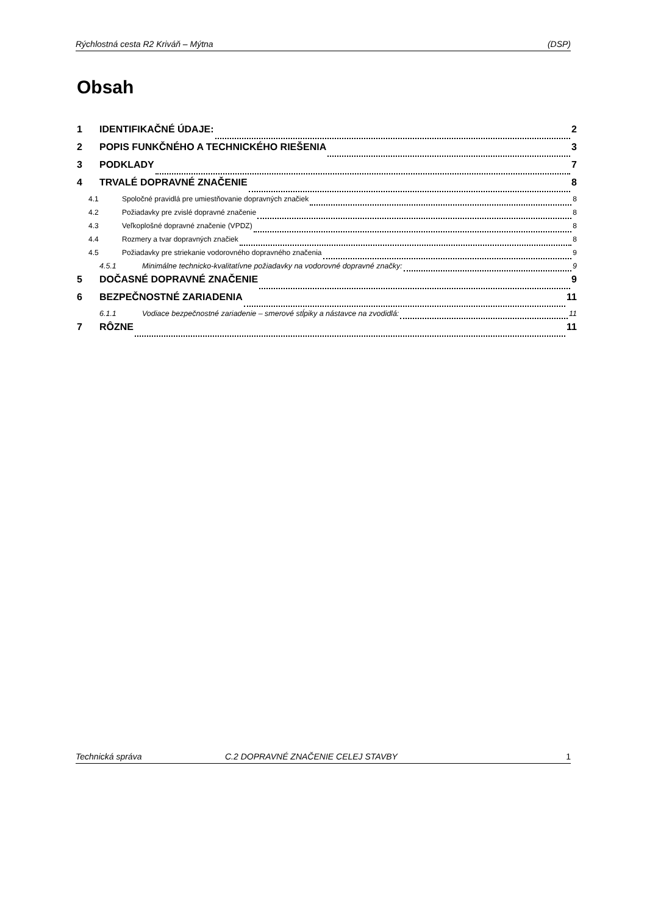Rýchlostná cesta R2 Kriváň – Mýtna (DSP)
Obsah
1 IDENTIFIKAČNÉ ÚDAJE: 2
2 POPIS FUNKČNÉHO A TECHNICKÉHO RIEŠENIA 3
3 PODKLADY 7
4 TRVALÉ DOPRAVNÉ ZNAČENIE 8
4.1 Spoločné pravidlá pre umiestňovanie dopravných značiek 8
4.2 Požiadavky pre zvislé dopravné značenie 8
4.3 Veľkoplošné dopravné značenie (VPDZ) 8
4.4 Rozmery a tvar dopravných značiek 8
4.5 Požiadavky pre striekanie vodorovného dopravného značenia 9
4.5.1 Minimálne technicko-kvalitatívne požiadavky na vodorovné dopravné značky: 9
5 DOČASNÉ DOPRAVNÉ ZNAČENIE 9
6 BEZPEČNOSTNÉ ZARIADENIA 11
6.1.1 Vodiace bezpečnostné zariadenie – smerové stĺpiky a nástavce na zvodidlá: 11
7 RÔZNE 11
Technická správa C.2 DOPRAVNÉ ZNAČENIE CELEJ STAVBY 1